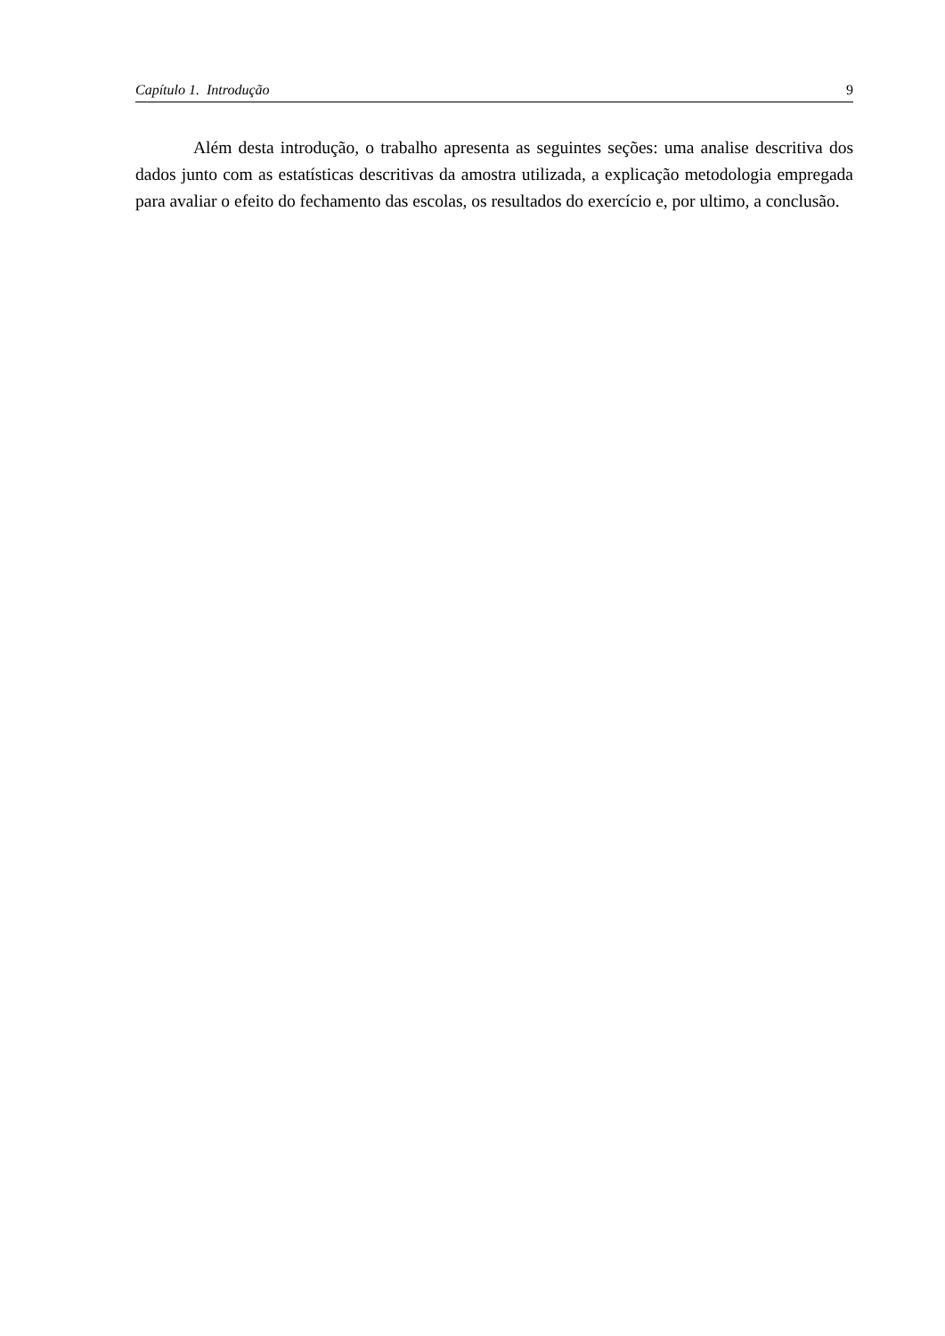Capítulo 1. Introdução 9
Além desta introdução, o trabalho apresenta as seguintes seções: uma analise descritiva dos dados junto com as estatísticas descritivas da amostra utilizada, a explicação metodologia empregada para avaliar o efeito do fechamento das escolas, os resultados do exercício e, por ultimo, a conclusão.